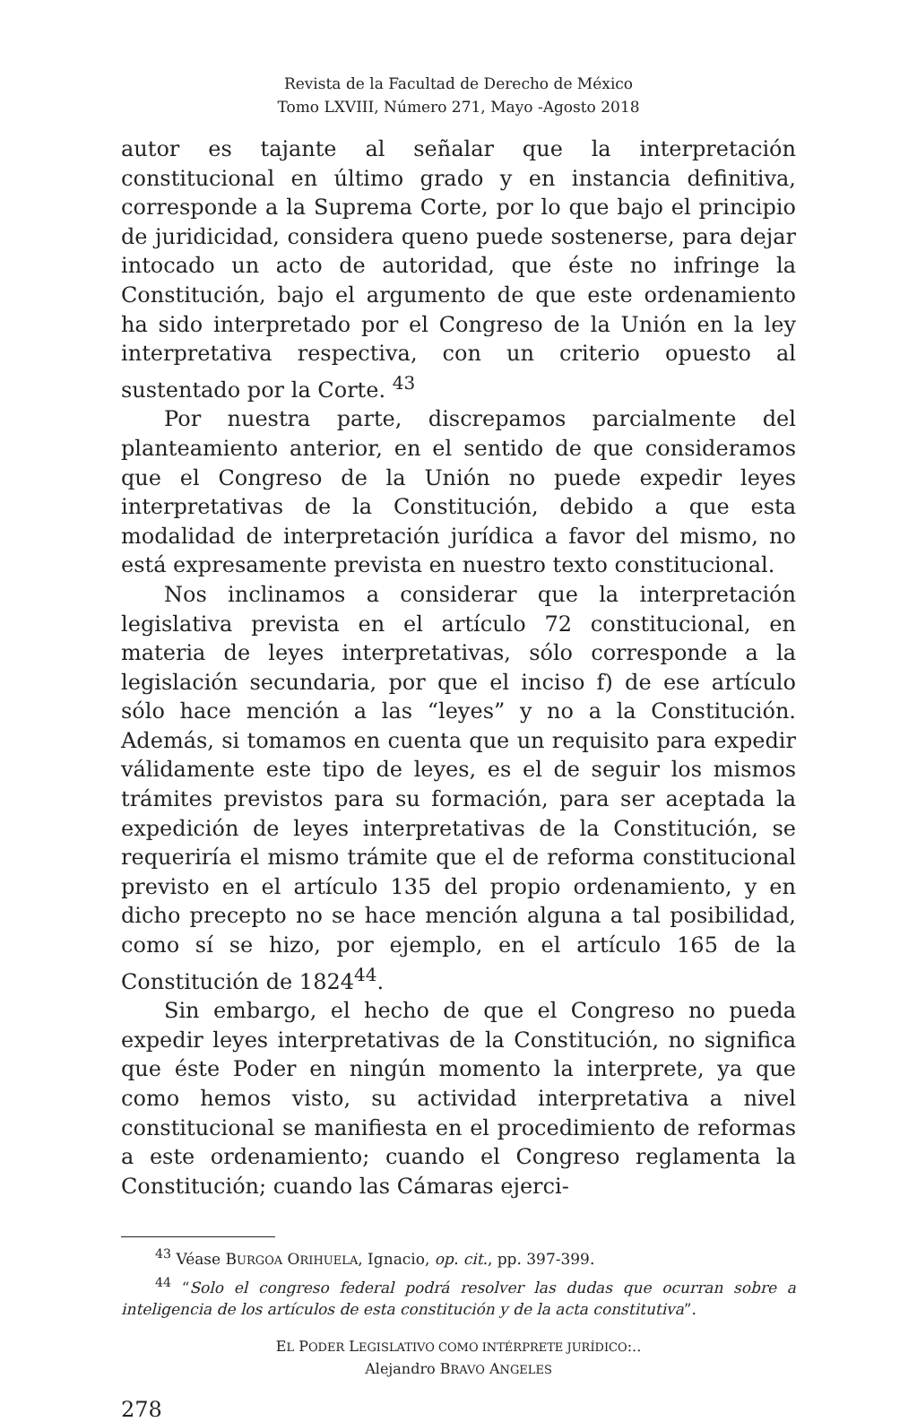Revista de la Facultad de Derecho de México
Tomo LXVIII, Número 271, Mayo -Agosto 2018
autor es tajante al señalar que la interpretación constitucional en último grado y en instancia definitiva, corresponde a la Suprema Corte, por lo que bajo el principio de juridicidad, considera queno puede sostenerse, para dejar intocado un acto de autoridad, que éste no infringe la Constitución, bajo el argumento de que este ordenamiento ha sido interpretado por el Congreso de la Unión en la ley interpretativa respectiva, con un criterio opuesto al sustentado por la Corte. <sup>43</sup>
Por nuestra parte, discrepamos parcialmente del planteamiento anterior, en el sentido de que consideramos que el Congreso de la Unión no puede expedir leyes interpretativas de la Constitución, debido a que esta modalidad de interpretación jurídica a favor del mismo, no está expresamente prevista en nuestro texto constitucional.
Nos inclinamos a considerar que la interpretación legislativa prevista en el artículo 72 constitucional, en materia de leyes interpretativas, sólo corresponde a la legislación secundaria, por que el inciso f) de ese artículo sólo hace mención a las “leyes” y no a la Constitución. Además, si tomamos en cuenta que un requisito para expedir válidamente este tipo de leyes, es el de seguir los mismos trámites previstos para su formación, para ser aceptada la expedición de leyes interpretativas de la Constitución, se requeriría el mismo trámite que el de reforma constitucional previsto en el artículo 135 del propio ordenamiento, y en dicho precepto no se hace mención alguna a tal posibilidad, como sí se hizo, por ejemplo, en el artículo 165 de la Constitución de 1824<sup>44</sup>.
Sin embargo, el hecho de que el Congreso no pueda expedir leyes interpretativas de la Constitución, no significa que éste Poder en ningún momento la interprete, ya que como hemos visto, su actividad interpretativa a nivel constitucional se manifiesta en el procedimiento de reformas a este ordenamiento; cuando el Congreso reglamenta la Constitución; cuando las Cámaras ejerci-
<sup>43</sup> Véase BURGOA ORIHUELA, Ignacio, op. cit., pp. 397-399.
<sup>44</sup> “Solo el congreso federal podrá resolver las dudas que ocurran sobre a inteligencia de los artículos de esta constitución y de la acta constitutiva”.
EL PODER LEGISLATIVO COMO INTÉRPRETE JURÍDICO:..
Alejandro BRAVO ANGELES
278